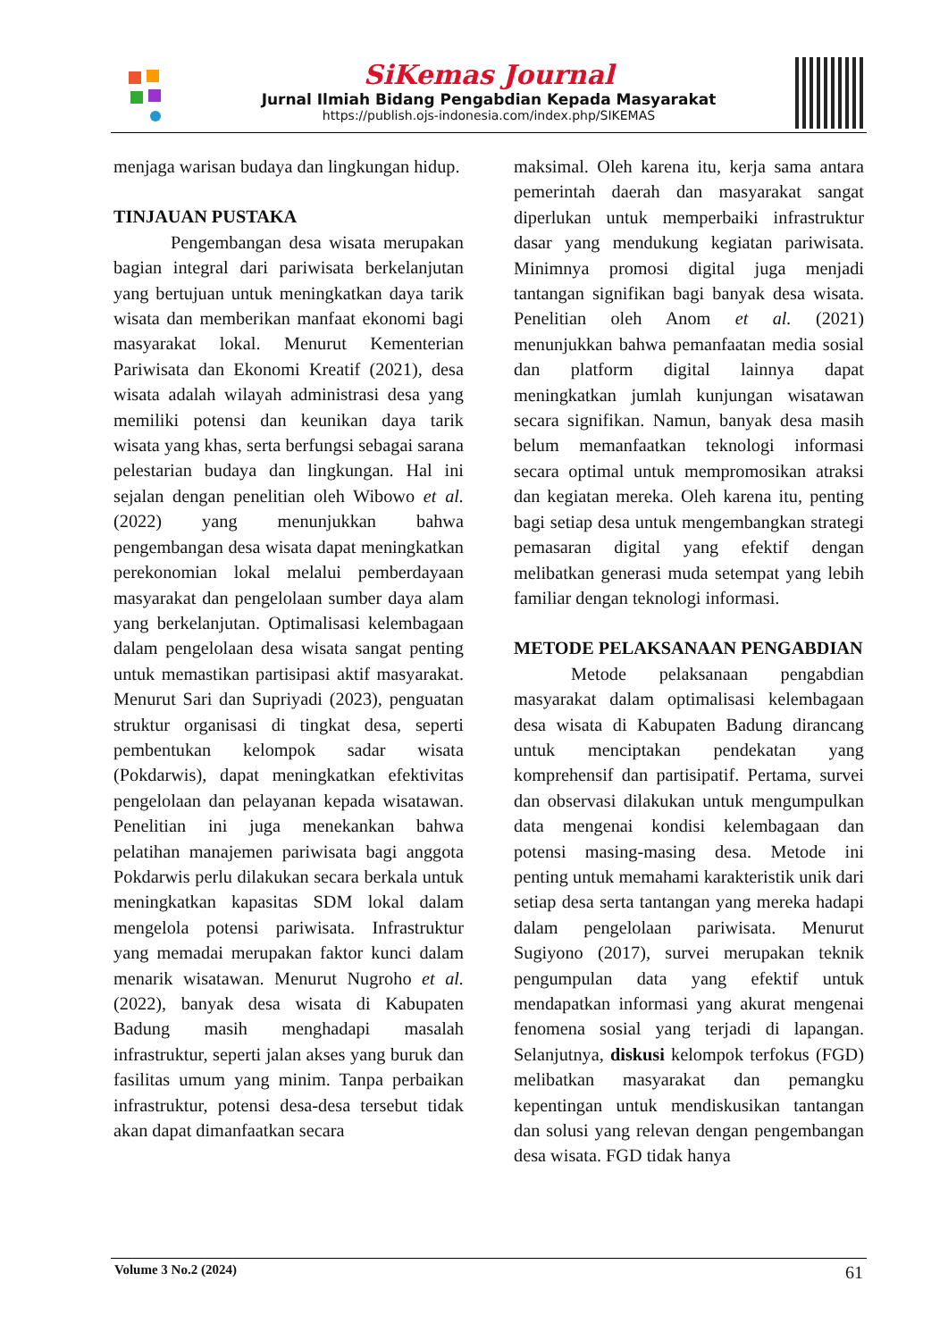SiKemas Journal
Jurnal Ilmiah Bidang Pengabdian Kepada Masyarakat
https://publish.ojs-indonesia.com/index.php/SIKEMAS
menjaga warisan budaya dan lingkungan hidup.
TINJAUAN PUSTAKA
Pengembangan desa wisata merupakan bagian integral dari pariwisata berkelanjutan yang bertujuan untuk meningkatkan daya tarik wisata dan memberikan manfaat ekonomi bagi masyarakat lokal. Menurut Kementerian Pariwisata dan Ekonomi Kreatif (2021), desa wisata adalah wilayah administrasi desa yang memiliki potensi dan keunikan daya tarik wisata yang khas, serta berfungsi sebagai sarana pelestarian budaya dan lingkungan. Hal ini sejalan dengan penelitian oleh Wibowo et al. (2022) yang menunjukkan bahwa pengembangan desa wisata dapat meningkatkan perekonomian lokal melalui pemberdayaan masyarakat dan pengelolaan sumber daya alam yang berkelanjutan. Optimalisasi kelembagaan dalam pengelolaan desa wisata sangat penting untuk memastikan partisipasi aktif masyarakat. Menurut Sari dan Supriyadi (2023), penguatan struktur organisasi di tingkat desa, seperti pembentukan kelompok sadar wisata (Pokdarwis), dapat meningkatkan efektivitas pengelolaan dan pelayanan kepada wisatawan. Penelitian ini juga menekankan bahwa pelatihan manajemen pariwisata bagi anggota Pokdarwis perlu dilakukan secara berkala untuk meningkatkan kapasitas SDM lokal dalam mengelola potensi pariwisata. Infrastruktur yang memadai merupakan faktor kunci dalam menarik wisatawan. Menurut Nugroho et al. (2022), banyak desa wisata di Kabupaten Badung masih menghadapi masalah infrastruktur, seperti jalan akses yang buruk dan fasilitas umum yang minim. Tanpa perbaikan infrastruktur, potensi desa-desa tersebut tidak akan dapat dimanfaatkan secara
maksimal. Oleh karena itu, kerja sama antara pemerintah daerah dan masyarakat sangat diperlukan untuk memperbaiki infrastruktur dasar yang mendukung kegiatan pariwisata. Minimnya promosi digital juga menjadi tantangan signifikan bagi banyak desa wisata. Penelitian oleh Anom et al. (2021) menunjukkan bahwa pemanfaatan media sosial dan platform digital lainnya dapat meningkatkan jumlah kunjungan wisatawan secara signifikan. Namun, banyak desa masih belum memanfaatkan teknologi informasi secara optimal untuk mempromosikan atraksi dan kegiatan mereka. Oleh karena itu, penting bagi setiap desa untuk mengembangkan strategi pemasaran digital yang efektif dengan melibatkan generasi muda setempat yang lebih familiar dengan teknologi informasi.
METODE PELAKSANAAN PENGABDIAN
Metode pelaksanaan pengabdian masyarakat dalam optimalisasi kelembagaan desa wisata di Kabupaten Badung dirancang untuk menciptakan pendekatan yang komprehensif dan partisipatif. Pertama, survei dan observasi dilakukan untuk mengumpulkan data mengenai kondisi kelembagaan dan potensi masing-masing desa. Metode ini penting untuk memahami karakteristik unik dari setiap desa serta tantangan yang mereka hadapi dalam pengelolaan pariwisata. Menurut Sugiyono (2017), survei merupakan teknik pengumpulan data yang efektif untuk mendapatkan informasi yang akurat mengenai fenomena sosial yang terjadi di lapangan. Selanjutnya, diskusi kelompok terfokus (FGD) melibatkan masyarakat dan pemangku kepentingan untuk mendiskusikan tantangan dan solusi yang relevan dengan pengembangan desa wisata. FGD tidak hanya
Volume 3 No.2 (2024) 61